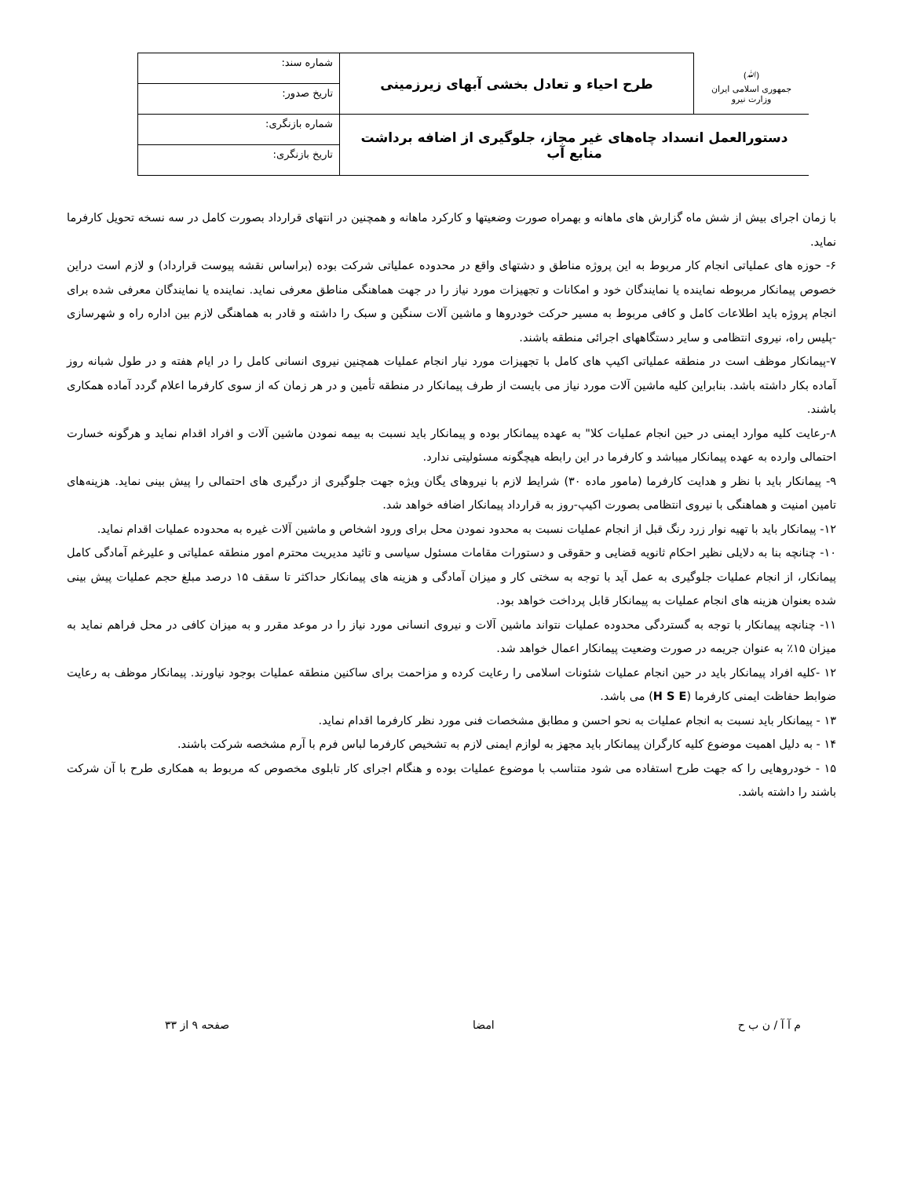| (ﷲ) جمهوری اسلامی ایران وزارت نیرو | طرح احیاء و تعادل بخشی آبهای زیرزمینی | شماره سند: |
| | | تاریخ صدور: |
| دستورالعمل انسداد چاه‌های غیر مجاز، جلوگیری از اضافه برداشت منابع آب | | شماره بازنگری: |
| | | تاریخ بازنگری: |
با زمان اجرای بیش از شش ماه گزارش های ماهانه و بهمراه صورت وضعیتها و کارکرد ماهانه و همچنین در انتهای قرارداد بصورت کامل در سه نسخه تحویل کارفرما نماید.
۶- حوزه های عملیاتی انجام کار مربوط به این پروژه مناطق و دشتهای واقع در محدوده عملیاتی شرکت بوده (براساس نقشه پیوست قرارداد) و لازم است دراین خصوص پیمانکار مربوطه نماینده یا نمایندگان خود و امکانات و تجهیزات مورد نیاز را در جهت هماهنگی مناطق معرفی نماید. نماینده یا نمایندگان معرفی شده برای انجام پروژه باید اطلاعات کامل و کافی مربوط به مسیر حرکت خودروها و ماشین آلات سنگین و سبک را داشته و قادر به هماهنگی لازم بین اداره راه و شهرسازی -پلیس راه، نیروی انتظامی و سایر دستگاههای اجرائی منطقه باشند.
۷-پیمانکار موظف است در منطقه عملیاتی اکیپ های کامل با تجهیزات مورد نیار انجام عملیات همچنین نیروی انسانی کامل را در ایام هفته و در طول شبانه روز آماده بکار داشته باشد. بنابراین کلیه ماشین آلات مورد نیاز می بایست از طرف پیمانکار در منطقه تأمین و در هر زمان که از سوی کارفرما اعلام گردد آماده همکاری باشند.
۸-رعایت کلیه موارد ایمنی در حین انجام عملیات کلا" به عهده پیمانکار بوده و پیمانکار باید نسبت به بیمه نمودن ماشین آلات و افراد اقدام نماید و هرگونه خسارت احتمالی وارده به عهده پیمانکار میباشد و کارفرما در این رابطه هیچگونه مسئولیتی ندارد.
۹- پیمانکار باید با نظر و هدایت کارفرما (مامور ماده ۳۰) شرایط لازم با نیروهای یگان ویژه جهت جلوگیری از درگیری های احتمالی را پیش بینی نماید. هزینه‌های تامین امنیت و هماهنگی با نیروی انتظامی بصورت اکیپ-روز به قرارداد پیمانکار اضافه خواهد شد.
۱۲- پیمانکار باید با تهیه نوار زرد رنگ قبل از انجام عملیات نسبت به محدود نمودن محل برای ورود اشخاص و ماشین آلات غیره به محدوده عملیات اقدام نماید.
۱۰- چنانچه بنا به دلایلی نظیر احکام ثانویه قضایی و حقوقی و دستورات مقامات مسئول سیاسی و تائید مدیریت محترم امور منطقه عملیاتی و علیرغم آمادگی کامل پیمانکار، از انجام عملیات جلوگیری به عمل آید با توجه به سختی کار و میزان آمادگی و هزینه های پیمانکار حداکثر تا سقف ۱۵ درصد مبلغ حجم عملیات پیش بینی شده بعنوان هزینه های انجام عملیات به پیمانکار قابل پرداخت خواهد بود.
۱۱- چنانچه پیمانکار با توجه به گستردگی محدوده عملیات نتواند ماشین آلات و نیروی انسانی مورد نیاز را در موعد مقرر و به میزان کافی در محل فراهم نماید به میزان ۱۵٪ به عنوان جریمه در صورت وضعیت پیمانکار اعمال خواهد شد.
۱۲ -کلیه افراد پیمانکار باید در حین انجام عملیات شئونات اسلامی را رعایت کرده و مزاحمت برای ساکنین منطقه عملیات بوجود نیاورند. پیمانکار موظف به رعایت ضوابط حفاظت ایمنی کارفرما (H S E) می باشد.
۱۳ - پیمانکار باید نسبت به انجام عملیات به نحو احسن و مطابق مشخصات فنی مورد نظر کارفرما اقدام نماید.
۱۴ - به دلیل اهمیت موضوع کلیه کارگران پیمانکار باید مجهز به لوازم ایمنی لازم به تشخیص کارفرما لباس فرم با آرم مشخصه شرکت باشند.
۱۵ - خودروهایی را که جهت طرح استفاده می شود متناسب با موضوع عملیات بوده و هنگام اجرای کار تابلوی مخصوص که مربوط به همکاری طرح با آن شرکت باشند را داشته باشد.
م آ آ / ن ب ح امضا صفحه ۹ از ۳۳